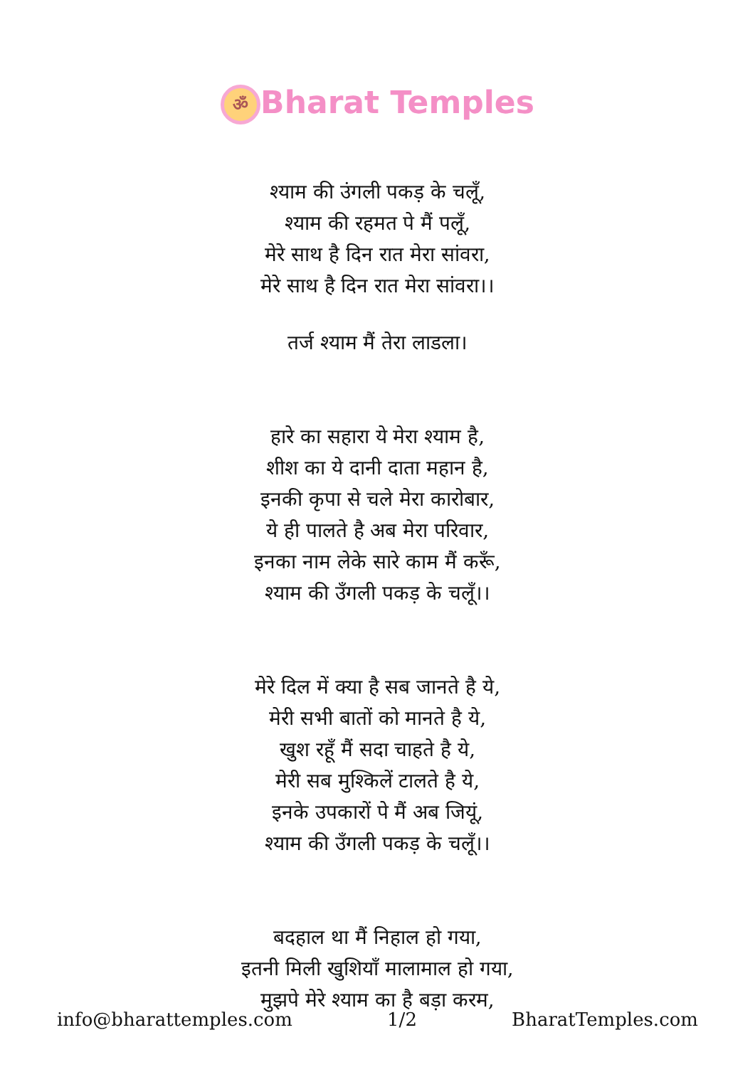ॐ Bharat Temples
श्याम की उंगली पकड़ के चलूँ,
श्याम की रहमत पे मैं पलूँ,
मेरे साथ है दिन रात मेरा सांवरा,
मेरे साथ है दिन रात मेरा सांवरा।।
तर्ज श्याम मैं तेरा लाडला।
हारे का सहारा ये मेरा श्याम है,
शीश का ये दानी दाता महान है,
इनकी कृपा से चले मेरा कारोबार,
ये ही पालते है अब मेरा परिवार,
इनका नाम लेके सारे काम मैं करूँ,
श्याम की उँगली पकड़ के चलूँ।।
मेरे दिल में क्या है सब जानते है ये,
मेरी सभी बातों को मानते है ये,
खुश रहूँ मैं सदा चाहते है ये,
मेरी सब मुश्किलें टालते है ये,
इनके उपकारों पे मैं अब जियूं,
श्याम की उँगली पकड़ के चलूँ।।
बदहाल था मैं निहाल हो गया,
इतनी मिली खुशियाँ मालामाल हो गया,
मुझपे मेरे श्याम का है बड़ा करम,
info@bharattemples.com 1/2 BharatTemples.com